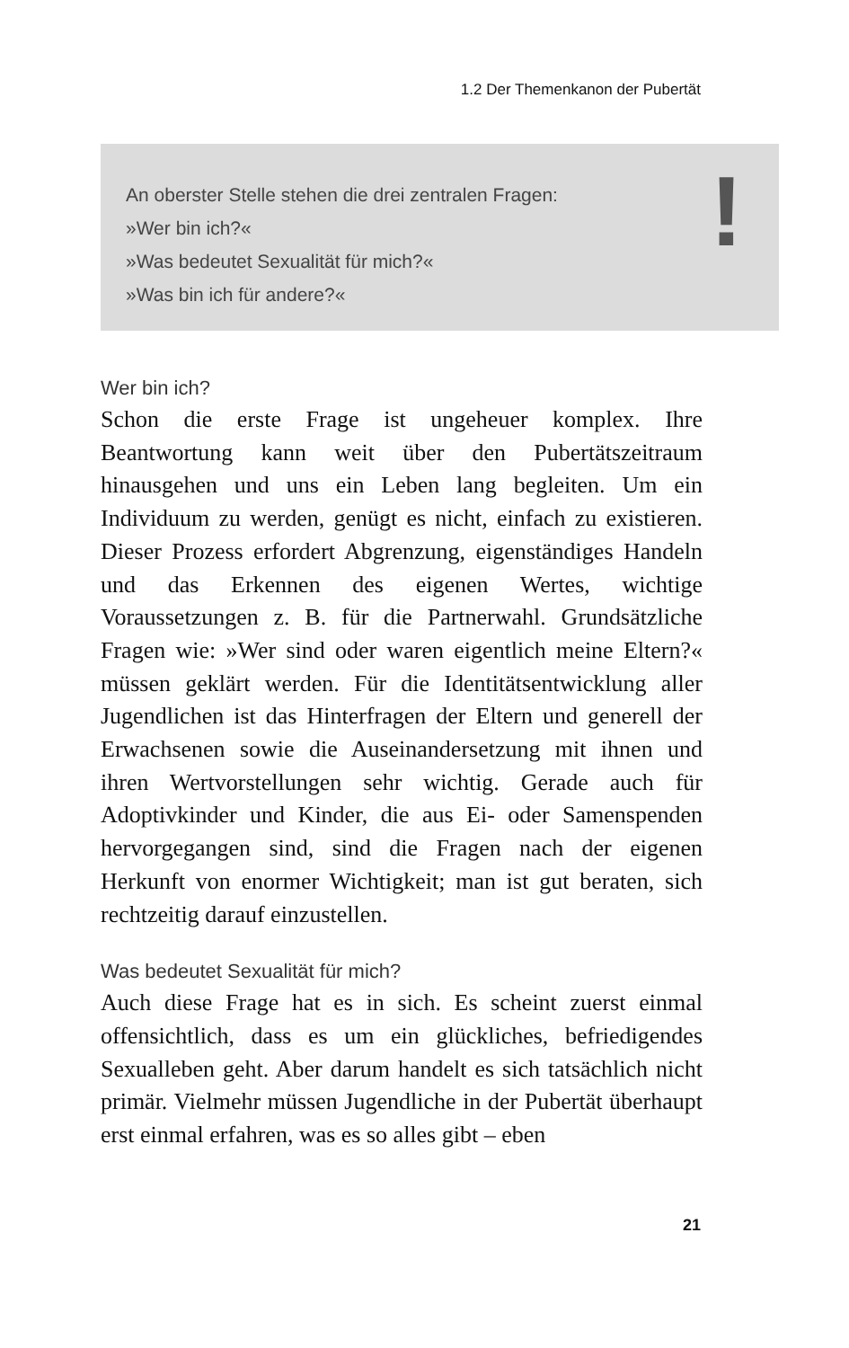1.2 Der Themenkanon der Pubertät
An oberster Stelle stehen die drei zentralen Fragen:
»Wer bin ich?«
»Was bedeutet Sexualität für mich?«
»Was bin ich für andere?«
!
Wer bin ich?
Schon die erste Frage ist ungeheuer komplex. Ihre Beantwortung kann weit über den Pubertätszeitraum hinausgehen und uns ein Leben lang begleiten. Um ein Individuum zu werden, genügt es nicht, einfach zu existieren. Dieser Prozess erfordert Abgrenzung, eigenständiges Handeln und das Erkennen des eigenen Wertes, wichtige Voraussetzungen z. B. für die Partnerwahl. Grundsätzliche Fragen wie: »Wer sind oder waren eigentlich meine Eltern?« müssen geklärt werden. Für die Identitätsentwicklung aller Jugendlichen ist das Hinterfragen der Eltern und generell der Erwachsenen sowie die Auseinandersetzung mit ihnen und ihren Wertvorstellungen sehr wichtig. Gerade auch für Adoptivkinder und Kinder, die aus Ei- oder Samenspenden hervorgegangen sind, sind die Fragen nach der eigenen Herkunft von enormer Wichtigkeit; man ist gut beraten, sich rechtzeitig darauf einzustellen.
Was bedeutet Sexualität für mich?
Auch diese Frage hat es in sich. Es scheint zuerst einmal offensichtlich, dass es um ein glückliches, befriedigendes Sexualleben geht. Aber darum handelt es sich tatsächlich nicht primär. Vielmehr müssen Jugendliche in der Pubertät überhaupt erst einmal erfahren, was es so alles gibt – eben
21